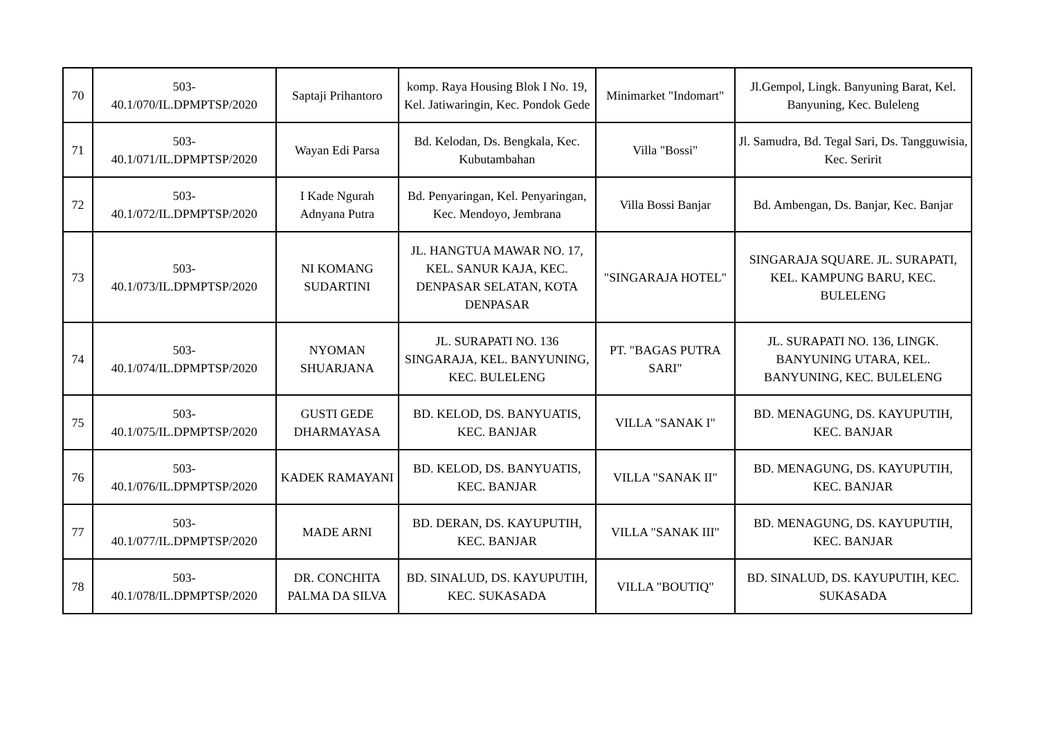| 70 | 503- 40.1/070/IL.DPMPTSP/2020 | Saptaji Prihantoro | komp. Raya Housing Blok I No. 19, Kel. Jatiwaringin, Kec. Pondok Gede | Minimarket "Indomart" | Jl.Gempol, Lingk. Banyuning Barat, Kel. Banyuning, Kec. Buleleng |
| 71 | 503- 40.1/071/IL.DPMPTSP/2020 | Wayan Edi Parsa | Bd. Kelodan, Ds. Bengkala, Kec. Kubutambahan | Villa "Bossi" | Jl. Samudra, Bd. Tegal Sari, Ds. Tangguwisia, Kec. Seririt |
| 72 | 503- 40.1/072/IL.DPMPTSP/2020 | I Kade Ngurah Adnyana Putra | Bd. Penyaringan, Kel. Penyaringan, Kec. Mendoyo, Jembrana | Villa Bossi Banjar | Bd. Ambengan, Ds. Banjar, Kec. Banjar |
| 73 | 503- 40.1/073/IL.DPMPTSP/2020 | NI KOMANG SUDARTINI | JL. HANGTUA MAWAR NO. 17, KEL. SANUR KAJA, KEC. DENPASAR SELATAN, KOTA DENPASAR | "SINGARAJA HOTEL" | SINGARAJA SQUARE. JL. SURAPATI, KEL. KAMPUNG BARU, KEC. BULELENG |
| 74 | 503- 40.1/074/IL.DPMPTSP/2020 | NYOMAN SHUARJANA | JL. SURAPATI NO. 136 SINGARAJA, KEL. BANYUNING, KEC. BULELENG | PT. "BAGAS PUTRA SARI" | JL. SURAPATI NO. 136, LINGK. BANYUNING UTARA, KEL. BANYUNING, KEC. BULELENG |
| 75 | 503- 40.1/075/IL.DPMPTSP/2020 | GUSTI GEDE DHARMAYASA | BD. KELOD, DS. BANYUATIS, KEC. BANJAR | VILLA "SANAK I" | BD. MENAGUNG, DS. KAYUPUTIH, KEC. BANJAR |
| 76 | 503- 40.1/076/IL.DPMPTSP/2020 | KADEK RAMAYANI | BD. KELOD, DS. BANYUATIS, KEC. BANJAR | VILLA "SANAK II" | BD. MENAGUNG, DS. KAYUPUTIH, KEC. BANJAR |
| 77 | 503- 40.1/077/IL.DPMPTSP/2020 | MADE ARNI | BD. DERAN, DS. KAYUPUTIH, KEC. BANJAR | VILLA "SANAK III" | BD. MENAGUNG, DS. KAYUPUTIH, KEC. BANJAR |
| 78 | 503- 40.1/078/IL.DPMPTSP/2020 | DR. CONCHITA PALMA DA SILVA | BD. SINALUD, DS. KAYUPUTIH, KEC. SUKASADA | VILLA "BOUTIQ" | BD. SINALUD, DS. KAYUPUTIH, KEC. SUKASADA |